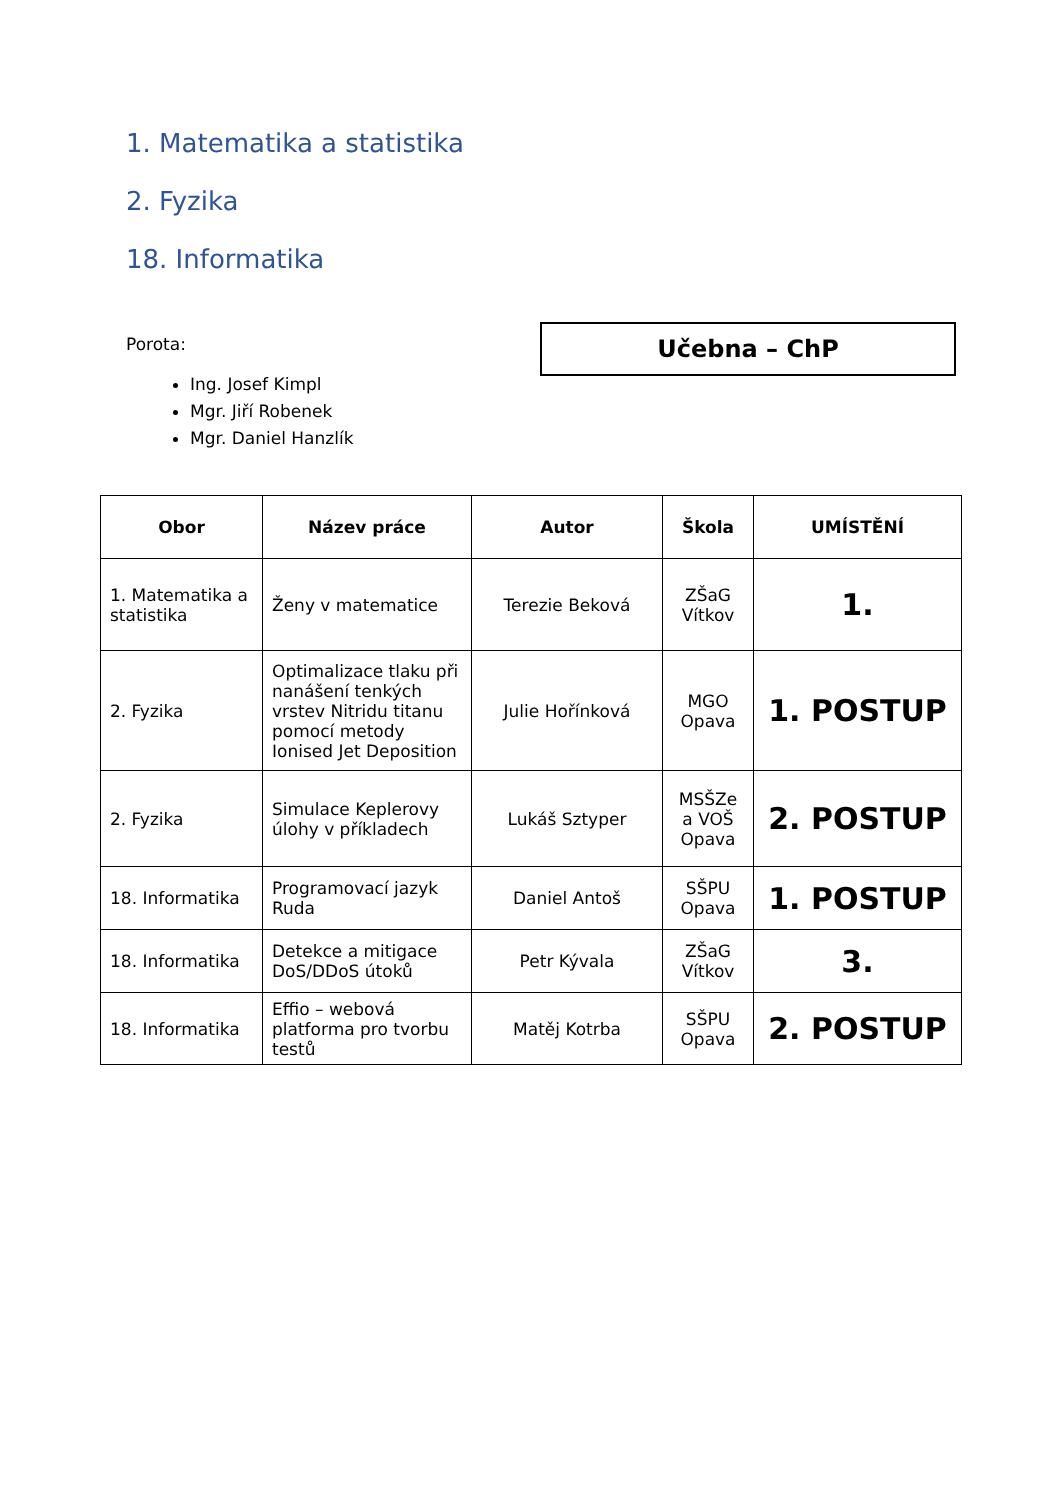1. Matematika a statistika
2. Fyzika
18. Informatika
Porota:
Ing. Josef Kimpl
Mgr. Jiří Robenek
Mgr. Daniel Hanzlík
Učebna – ChP
| Obor | Název práce | Autor | Škola | UMÍSTĚNÍ |
| --- | --- | --- | --- | --- |
| 1. Matematika a statistika | Ženy v matematice | Terezie Beková | ZŠaG Vítkov | 1. |
| 2. Fyzika | Optimalizace tlaku při nanášení tenkých vrstev Nitridu titanu pomocí metody Ionised Jet Deposition | Julie Hořínková | MGO Opava | 1. POSTUP |
| 2. Fyzika | Simulace Keplerovy úlohy v příkladech | Lukáš Sztyper | MSŠZe a VOŠ Opava | 2. POSTUP |
| 18. Informatika | Programovací jazyk Ruda | Daniel Antoš | SŠPU Opava | 1. POSTUP |
| 18. Informatika | Detekce a mitigace DoS/DDoS útoků | Petr Kývala | ZŠaG Vítkov | 3. |
| 18. Informatika | Effio – webová platforma pro tvorbu testů | Matěj Kotrba | SŠPU Opava | 2. POSTUP |